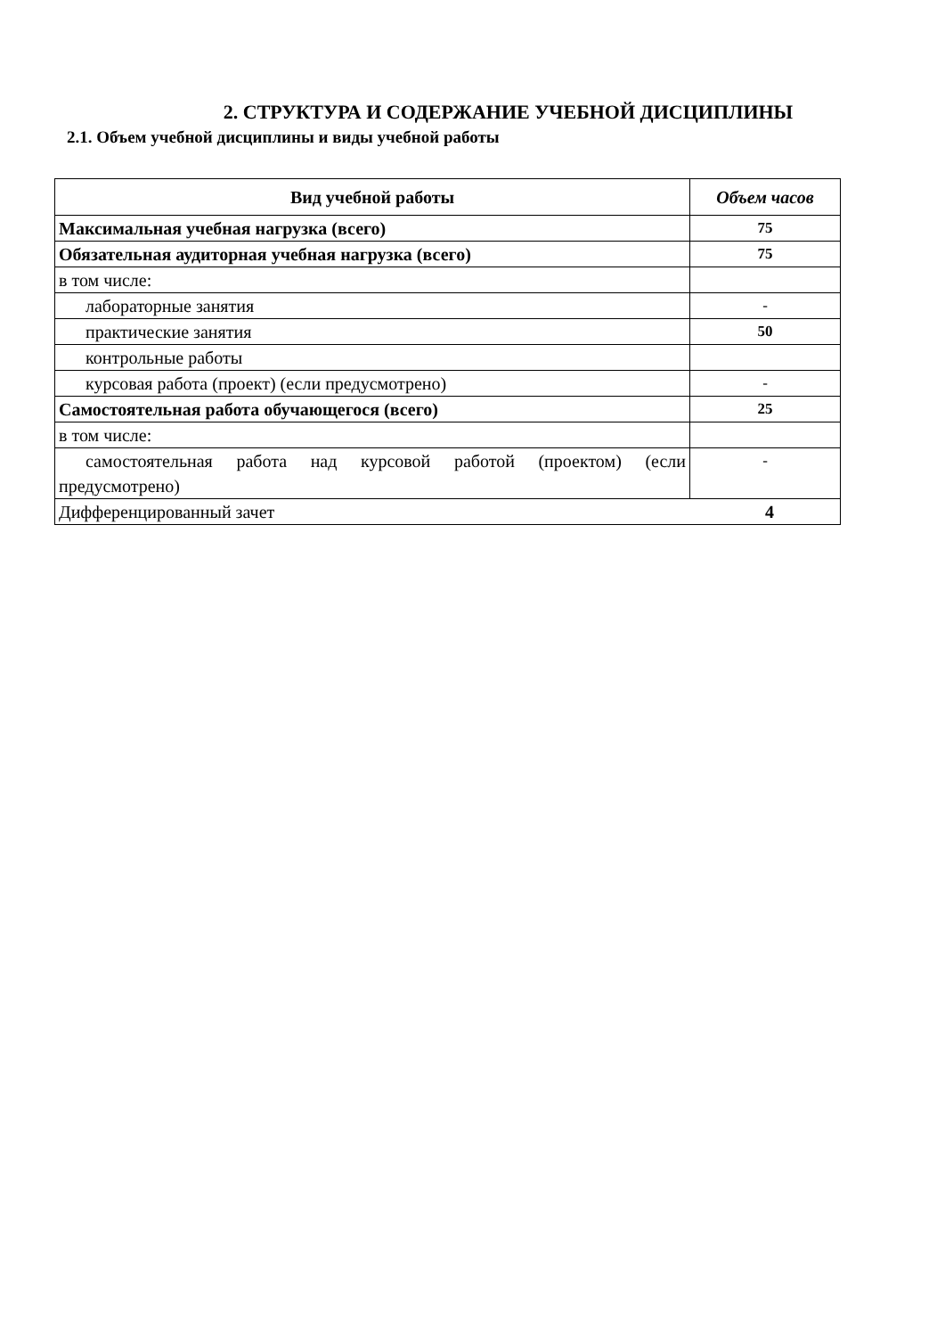2. СТРУКТУРА И СОДЕРЖАНИЕ УЧЕБНОЙ ДИСЦИПЛИНЫ
2.1. Объем учебной дисциплины и виды учебной работы
| Вид учебной работы | Объем часов |
| --- | --- |
| Максимальная учебная нагрузка (всего) | 75 |
| Обязательная аудиторная учебная нагрузка (всего) | 75 |
| в том числе: | |
| лабораторные занятия | - |
| практические занятия | 50 |
| контрольные работы | |
| курсовая работа (проект) (если предусмотрено) | - |
| Самостоятельная работа обучающегося (всего) | 25 |
| в том числе: | |
| самостоятельная работа над курсовой работой (проектом) (если предусмотрено) | - |
| Дифференцированный зачет 4 | |